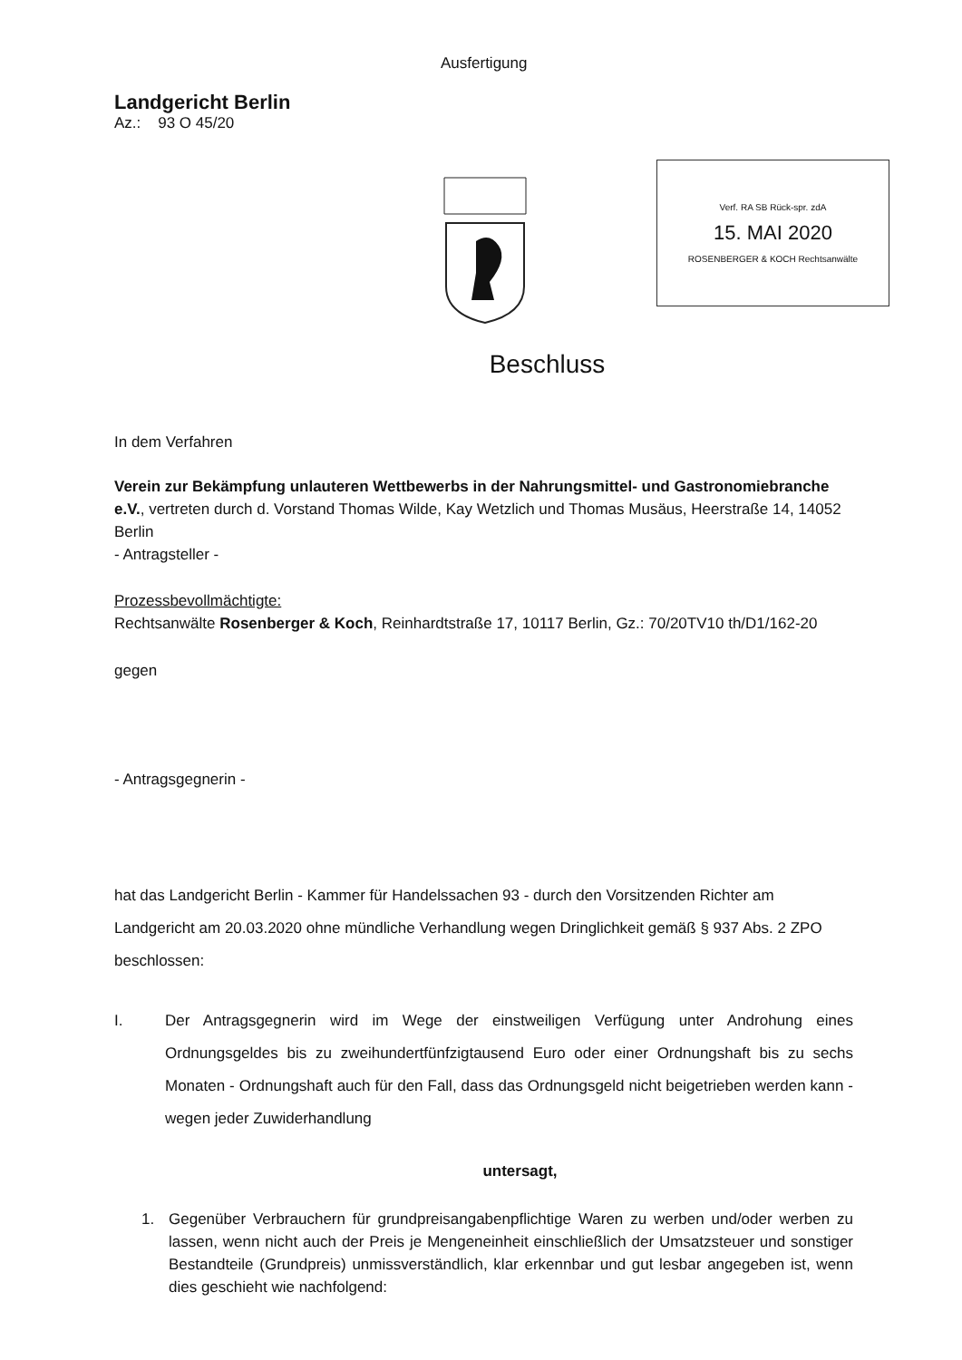Ausfertigung
Landgericht Berlin
Az.: 93 O 45/20
Verf. RA SB Rück-spr. zdA
15. MAI 2020
ROSENBERGER & KOCH Rechtsanwälte
Beschluss
In dem Verfahren
Verein zur Bekämpfung unlauteren Wettbewerbs in der Nahrungsmittel- und Gastronomiebranche e.V., vertreten durch d. Vorstand Thomas Wilde, Kay Wetzlich und Thomas Musäus, Heerstraße 14, 14052 Berlin
- Antragsteller -
Prozessbevollmächtigte:
Rechtsanwälte Rosenberger & Koch, Reinhardtstraße 17, 10117 Berlin, Gz.: 70/20TV10 th/D1/162-20
gegen
- Antragsgegnerin -
hat das Landgericht Berlin - Kammer für Handelssachen 93 - durch den Vorsitzenden Richter am Landgericht am 20.03.2020 ohne mündliche Verhandlung wegen Dringlichkeit gemäß § 937 Abs. 2 ZPO beschlossen:
I. Der Antragsgegnerin wird im Wege der einstweiligen Verfügung unter Androhung eines Ordnungsgeldes bis zu zweihundertfünfzigtausend Euro oder einer Ordnungshaft bis zu sechs Monaten - Ordnungshaft auch für den Fall, dass das Ordnungsgeld nicht beigetrieben werden kann - wegen jeder Zuwiderhandlung
untersagt,
1. Gegenüber Verbrauchern für grundpreisangabenpflichtige Waren zu werben und/oder werben zu lassen, wenn nicht auch der Preis je Mengeneinheit einschließlich der Umsatzsteuer und sonstiger Bestandteile (Grundpreis) unmissverständlich, klar erkennbar und gut lesbar angegeben ist, wenn dies geschieht wie nachfolgend: